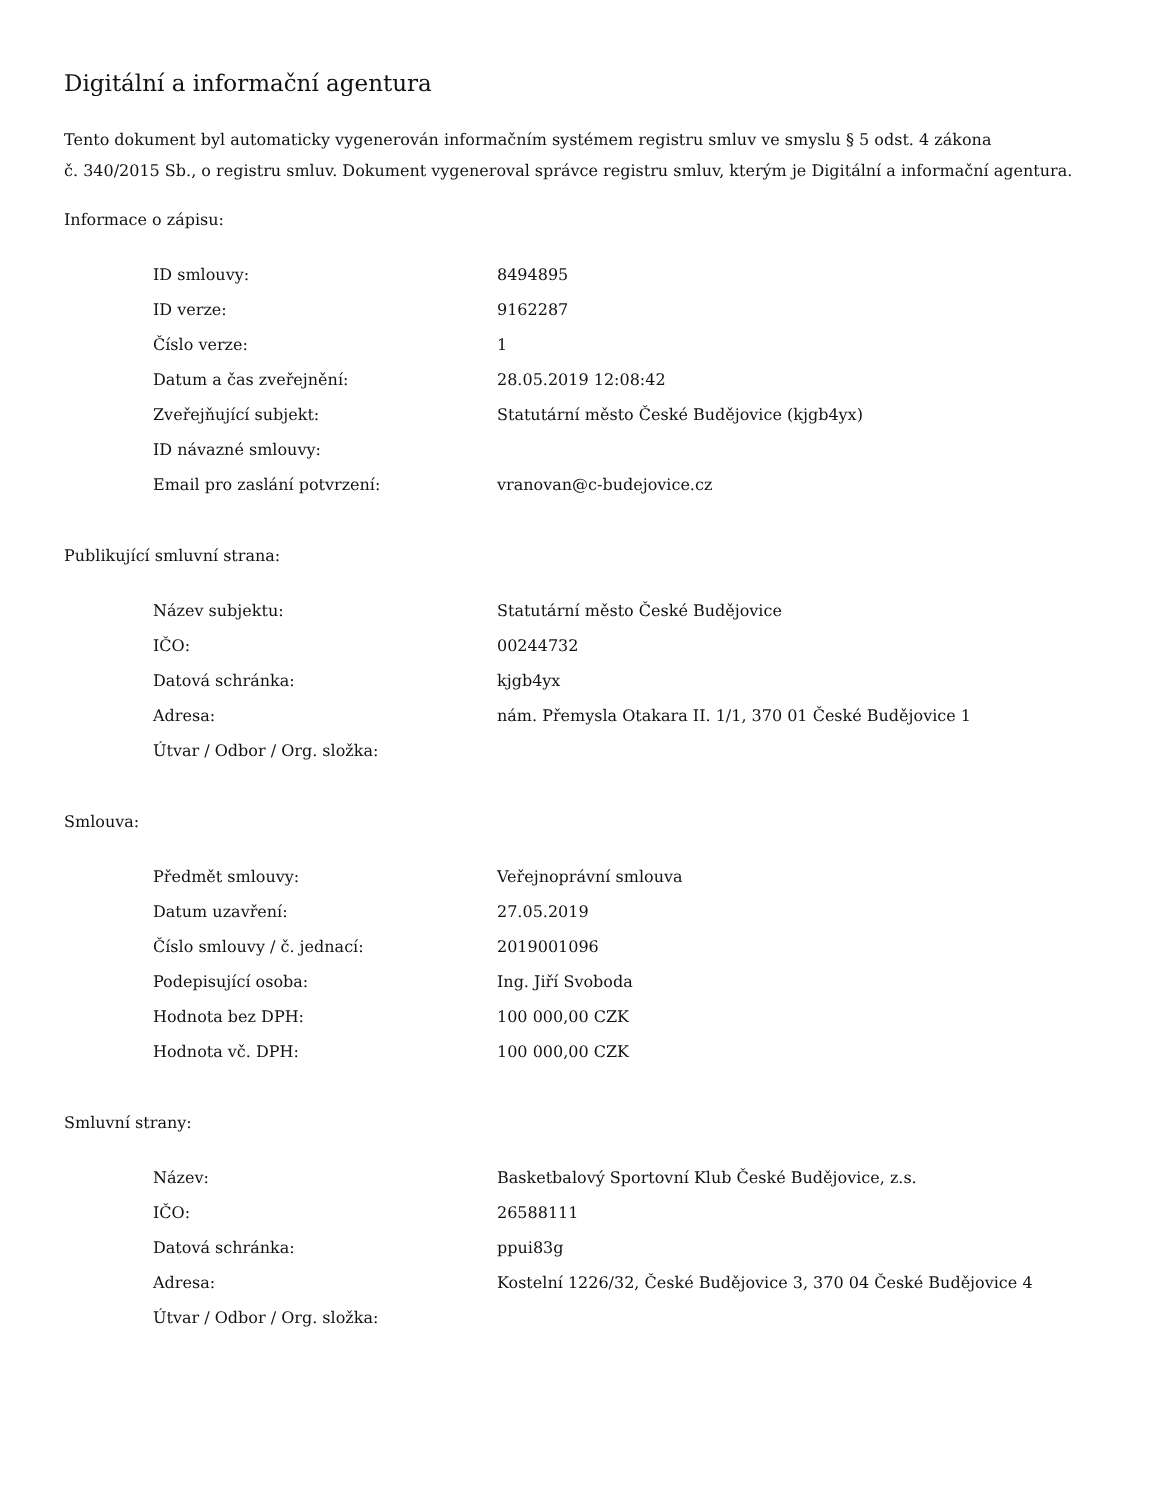Digitální a informační agentura
Tento dokument byl automaticky vygenerován informačním systémem registru smluv ve smyslu § 5 odst. 4 zákona
č. 340/2015 Sb., o registru smluv. Dokument vygeneroval správce registru smluv, kterým je Digitální a informační agentura.
Informace o zápisu:
| ID smlouvy: | 8494895 |
| ID verze: | 9162287 |
| Číslo verze: | 1 |
| Datum a čas zveřejnění: | 28.05.2019 12:08:42 |
| Zveřejňující subjekt: | Statutární město České Budějovice (kjgb4yx) |
| ID návazné smlouvy: | |
| Email pro zaslání potvrzení: | vranovan@c-budejovice.cz |
Publikující smluvní strana:
| Název subjektu: | Statutární město České Budějovice |
| IČO: | 00244732 |
| Datová schránka: | kjgb4yx |
| Adresa: | nám. Přemysla Otakara II. 1/1, 370 01 České Budějovice 1 |
| Útvar / Odbor / Org. složka: | |
Smlouva:
| Předmět smlouvy: | Veřejnoprávní smlouva |
| Datum uzavření: | 27.05.2019 |
| Číslo smlouvy / č. jednací: | 2019001096 |
| Podepisující osoba: | Ing. Jiří Svoboda |
| Hodnota bez DPH: | 100 000,00 CZK |
| Hodnota vč. DPH: | 100 000,00 CZK |
Smluvní strany:
| Název: | Basketbalový Sportovní Klub České Budějovice, z.s. |
| IČO: | 26588111 |
| Datová schránka: | ppui83g |
| Adresa: | Kostelní 1226/32, České Budějovice 3, 370 04 České Budějovice 4 |
| Útvar / Odbor / Org. složka: | |